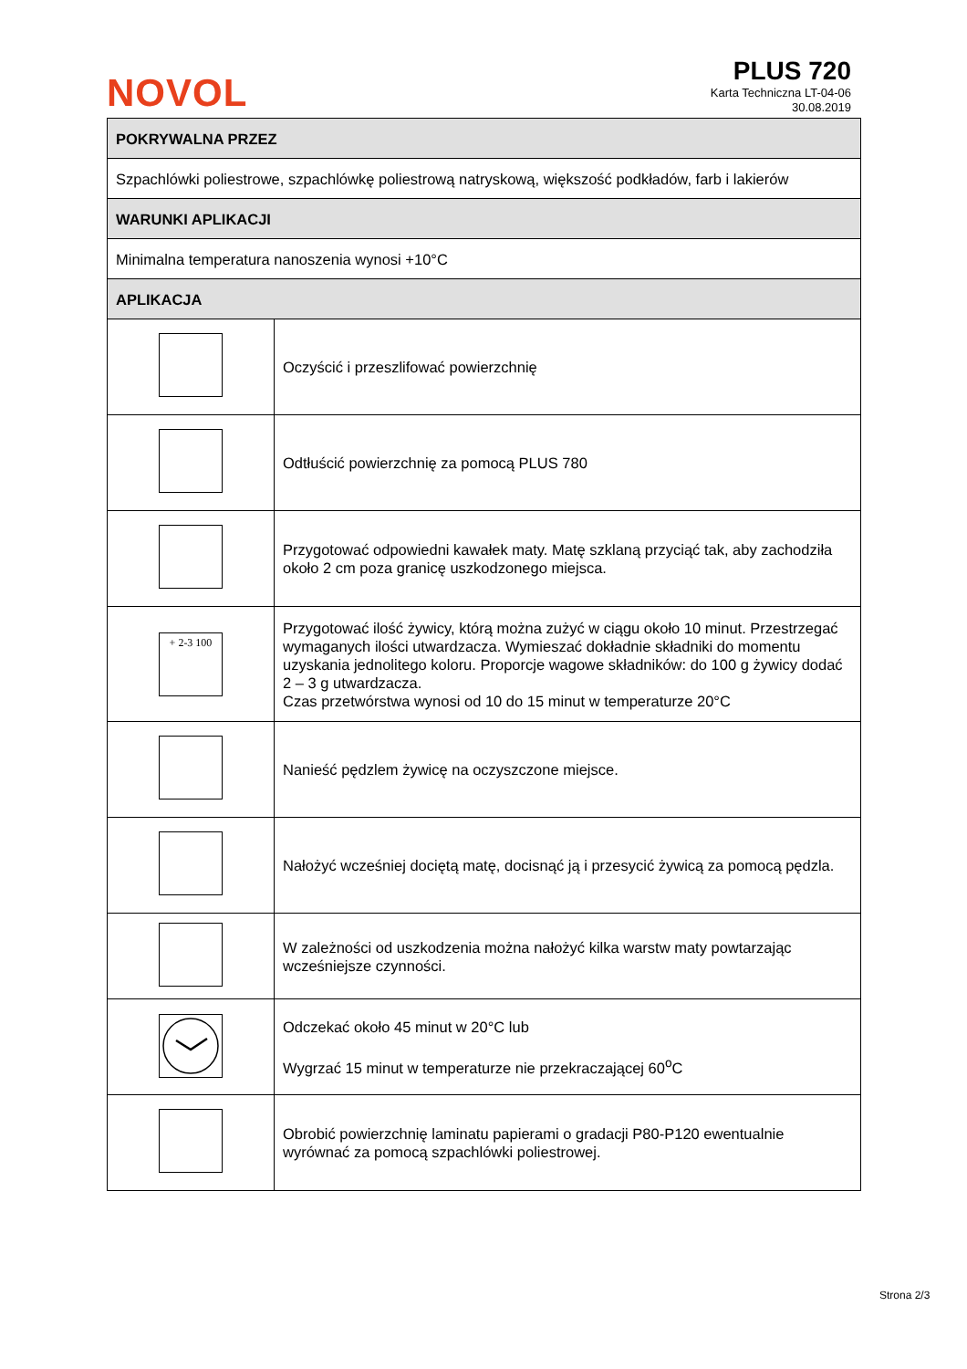NOVOL
PLUS 720
Karta Techniczna LT-04-06
30.08.2019
| POKRYWALNA PRZEZ | |
| Szpachlówki poliestrowe, szpachlówkę poliestrową natryskową, większość podkładów, farb i lakierów | |
| WARUNKI APLIKACJI | |
| Minimalna temperatura nanoszenia wynosi +10°C | |
| APLIKACJA | |
| | Oczyścić i przeszlifować powierzchnię |
| | Odtłuścić powierzchnię za pomocą PLUS 780 |
| | Przygotować odpowiedni kawałek maty. Matę szklaną przyciąć tak, aby zachodziła około 2 cm poza granicę uszkodzonego miejsca. |
| + 2-3 100 | Przygotować ilość żywicy, którą można zużyć w ciągu około 10 minut. Przestrzegać wymaganych ilości utwardzacza. Wymieszać dokładnie składniki do momentu uzyskania jednolitego koloru. Proporcje wagowe składników: do 100 g żywicy dodać 2 – 3 g utwardzacza. Czas przetwórstwa wynosi od 10 do 15 minut w temperaturze 20°C |
| | Nanieść pędzlem żywicę na oczyszczone miejsce. |
| | Nałożyć wcześniej dociętą matę, docisnąć ją i przesycić żywicą za pomocą pędzla. |
| | W zależności od uszkodzenia można nałożyć kilka warstw maty powtarzając wcześniejsze czynności. |
| | Odczekać około 45 minut w 20°C lub Wygrzać 15 minut w temperaturze nie przekraczającej 60<sup>o</sup>C |
| | Obrobić powierzchnię laminatu papierami o gradacji P80-P120 ewentualnie wyrównać za pomocą szpachlówki poliestrowej. |
Strona 2/3